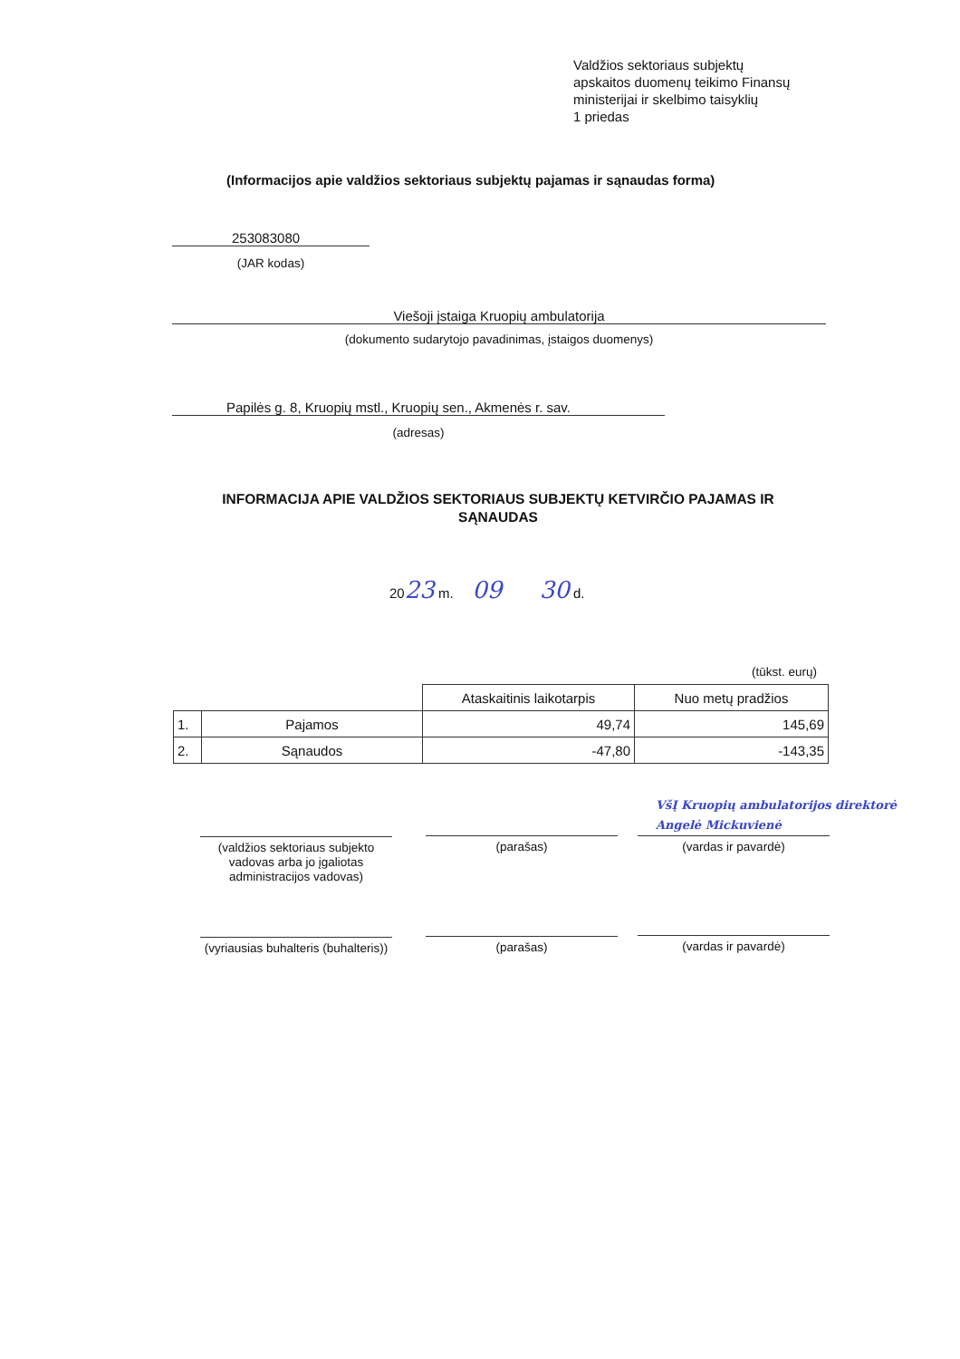Valdžios sektoriaus subjektų
apskaitos duomenų teikimo Finansų
ministerijai ir skelbimo taisyklių
1 priedas
(Informacijos apie valdžios sektoriaus subjektų pajamas ir sąnaudas forma)
253083080
(JAR kodas)
Viešoji įstaiga Kruopių ambulatorija
(dokumento sudarytojo pavadinimas, įstaigos duomenys)
Papilės g. 8, Kruopių mstl., Kruopių sen., Akmenės r. sav.
(adresas)
INFORMACIJA APIE VALDŽIOS SEKTORIAUS SUBJEKTŲ KETVIRČIO PAJAMAS IR SĄNAUDAS
2023 m. 09 30 d.
(tūkst. eurų)
| | | Ataskaitinis laikotarpis | Nuo metų pradžios |
| --- | --- | --- | --- |
| 1. | Pajamos | 49,74 | 145,69 |
| 2. | Sąnaudos | -47,80 | -143,35 |
VšĮ Kruopių ambulatorijos direktorė
Angelė Mickuvienė
(valdžios sektoriaus subjekto vadovas arba jo įgaliotas administracijos vadovas)
(parašas) (vardas ir pavardė)
(vyriausias buhalteris (buhalteris))
(parašas) (vardas ir pavardė)